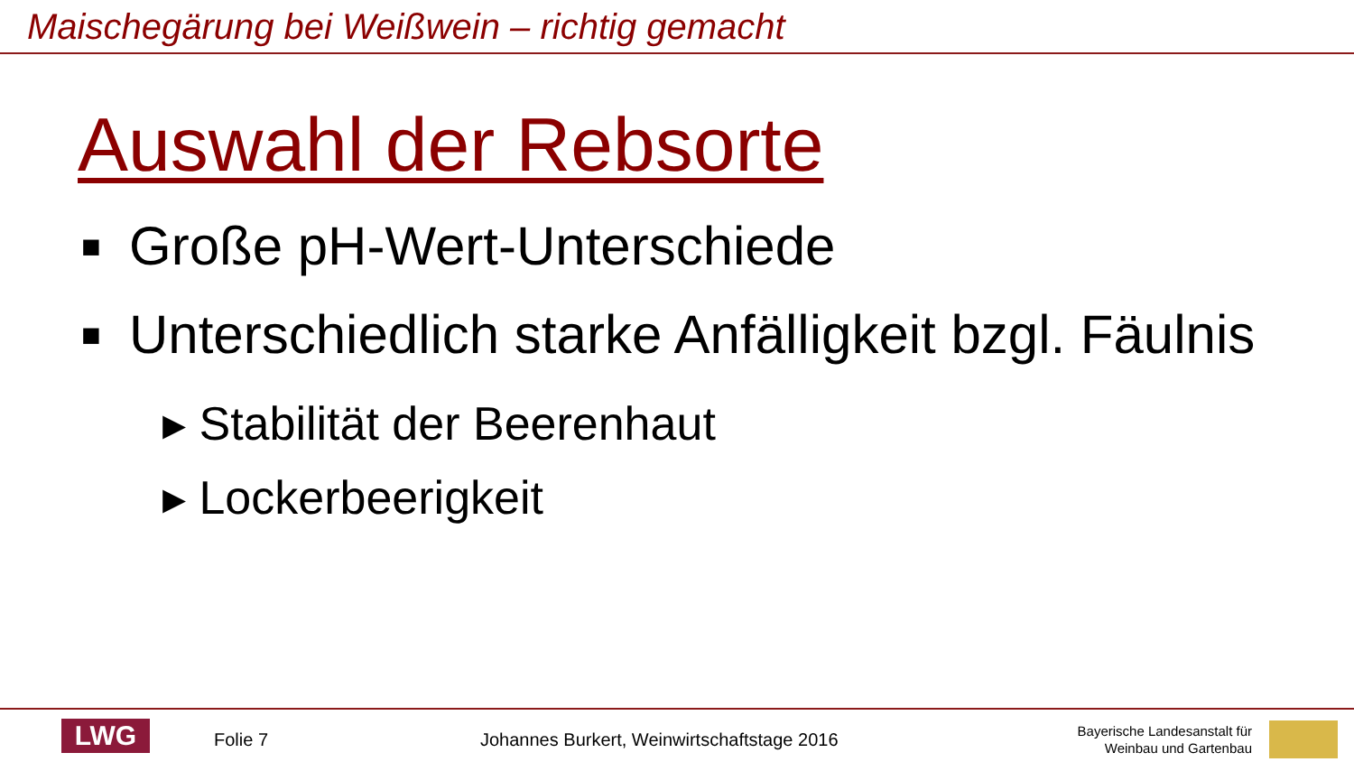Maischegärung bei Weißwein – richtig gemacht
Auswahl der Rebsorte
■ Große pH-Wert-Unterschiede
■ Unterschiedlich starke Anfälligkeit bzgl. Fäulnis
▸ Stabilität der Beerenhaut
▸ Lockerbeerigkeit
LWG Folie 7
Johannes Burkert, Weinwirtschaftstage 2016
Bayerische Landesanstalt für
Weinbau und Gartenbau